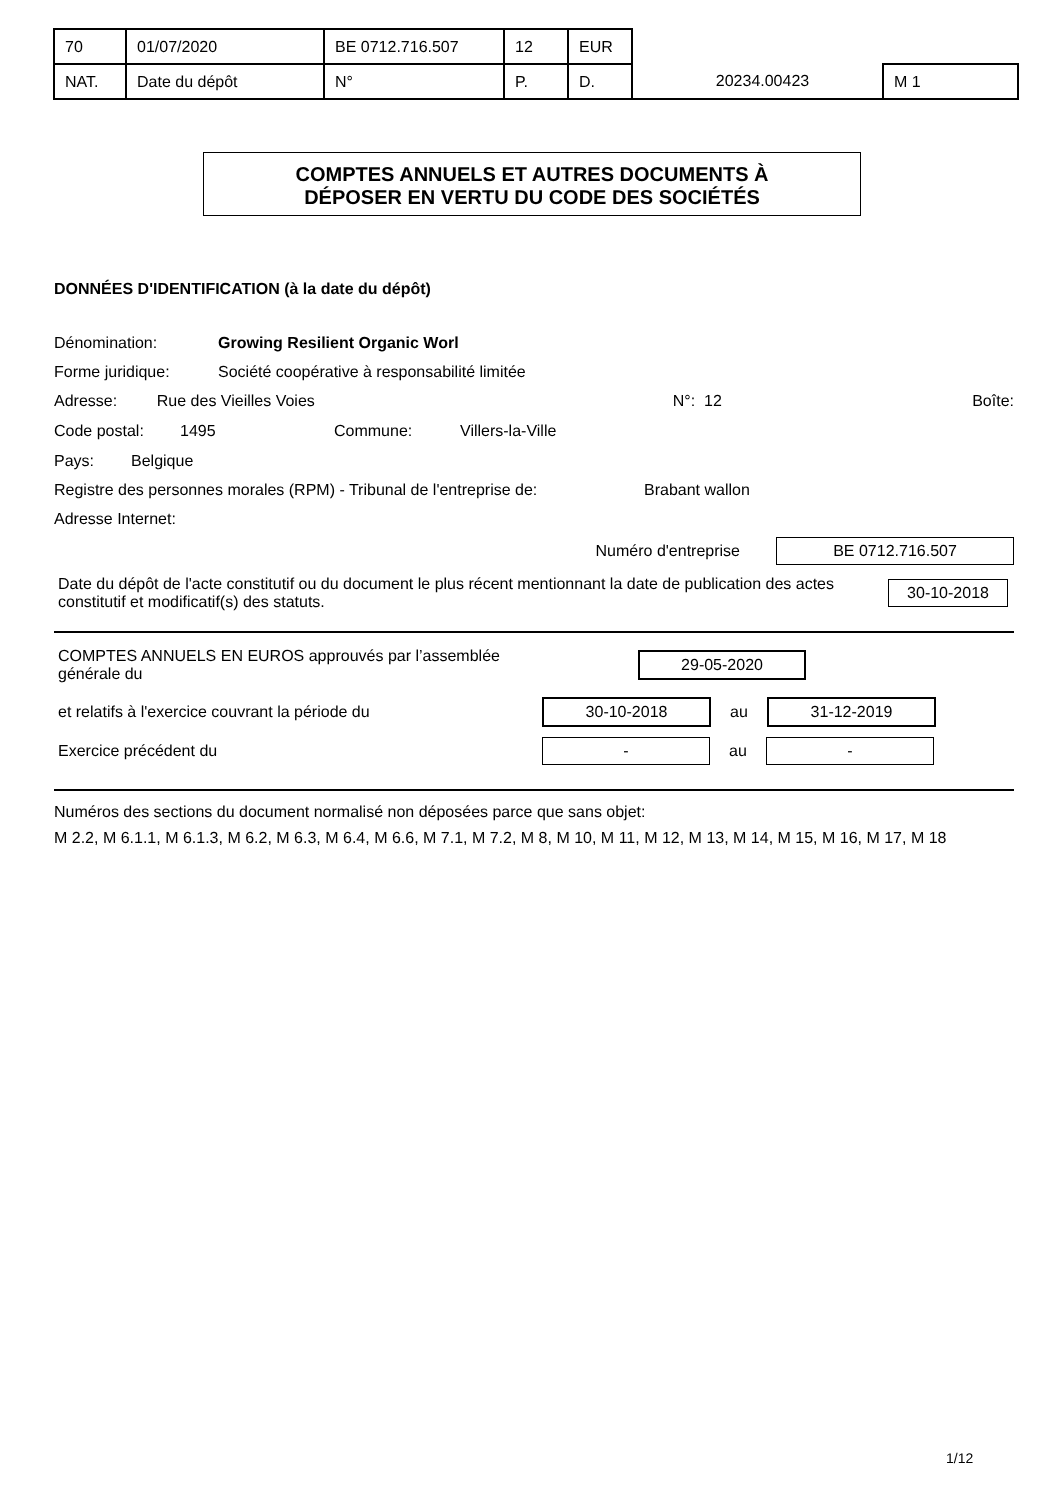| 70 | 01/07/2020 | BE 0712.716.507 | 12 | EUR | | |
| NAT. | Date du dépôt | N° | P. | D. | 20234.00423 | M 1 |
COMPTES ANNUELS ET AUTRES DOCUMENTS À
DÉPOSER EN VERTU DU CODE DES SOCIÉTÉS
DONNÉES D'IDENTIFICATION (à la date du dépôt)
Dénomination: Growing Resilient Organic Worl
Forme juridique: Société coopérative à responsabilité limitée
Adresse: Rue des Vieilles Voies N°: 12 Boîte:
Code postal: 1495 Commune: Villers-la-Ville
Pays: Belgique
Registre des personnes morales (RPM) - Tribunal de l'entreprise de: Brabant wallon
Adresse Internet:
Numéro d'entreprise BE 0712.716.507
Date du dépôt de l'acte constitutif ou du document le plus récent mentionnant la date de publication des actes constitutif et modificatif(s) des statuts. 30-10-2018
COMPTES ANNUELS EN EUROS approuvés par l’assemblée
générale du 29-05-2020
et relatifs à l'exercice couvrant la période du 30-10-2018 au 31-12-2019
Exercice précédent du - au -
Numéros des sections du document normalisé non déposées parce que sans objet:
M 2.2, M 6.1.1, M 6.1.3, M 6.2, M 6.3, M 6.4, M 6.6, M 7.1, M 7.2, M 8, M 10, M 11, M 12, M 13, M 14, M 15, M 16, M 17, M 18
1/12